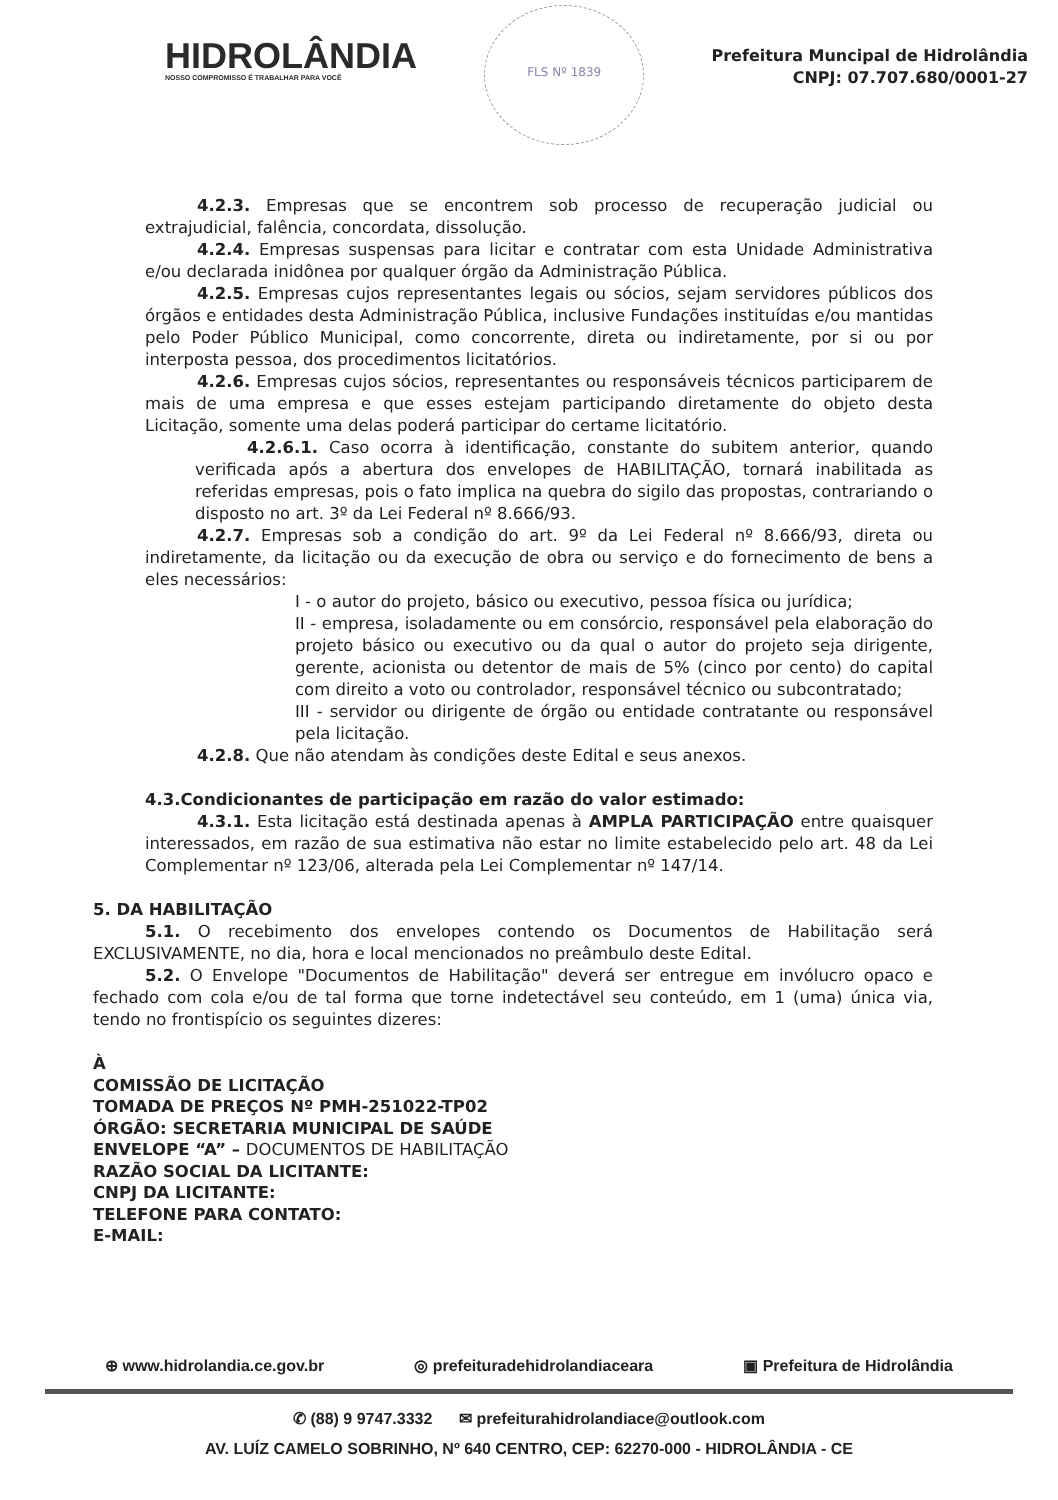HIDROLÂNDIA
NOSSO COMPROMISSO É TRABALHAR PARA VOCÊ
FLS Nº 1839
Prefeitura Muncipal de Hidrolândia
CNPJ: 07.707.680/0001-27
4.2.3. Empresas que se encontrem sob processo de recuperação judicial ou extrajudicial, falência, concordata, dissolução.
4.2.4. Empresas suspensas para licitar e contratar com esta Unidade Administrativa e/ou declarada inidônea por qualquer órgão da Administração Pública.
4.2.5. Empresas cujos representantes legais ou sócios, sejam servidores públicos dos órgãos e entidades desta Administração Pública, inclusive Fundações instituídas e/ou mantidas pelo Poder Público Municipal, como concorrente, direta ou indiretamente, por si ou por interposta pessoa, dos procedimentos licitatórios.
4.2.6. Empresas cujos sócios, representantes ou responsáveis técnicos participarem de mais de uma empresa e que esses estejam participando diretamente do objeto desta Licitação, somente uma delas poderá participar do certame licitatório.
4.2.6.1. Caso ocorra à identificação, constante do subitem anterior, quando verificada após a abertura dos envelopes de HABILITAÇÃO, tornará inabilitada as referidas empresas, pois o fato implica na quebra do sigilo das propostas, contrariando o disposto no art. 3º da Lei Federal nº 8.666/93.
4.2.7. Empresas sob a condição do art. 9º da Lei Federal nº 8.666/93, direta ou indiretamente, da licitação ou da execução de obra ou serviço e do fornecimento de bens a eles necessários:
I - o autor do projeto, básico ou executivo, pessoa física ou jurídica;
II - empresa, isoladamente ou em consórcio, responsável pela elaboração do projeto básico ou executivo ou da qual o autor do projeto seja dirigente, gerente, acionista ou detentor de mais de 5% (cinco por cento) do capital com direito a voto ou controlador, responsável técnico ou subcontratado;
III - servidor ou dirigente de órgão ou entidade contratante ou responsável pela licitação.
4.2.8. Que não atendam às condições deste Edital e seus anexos.
4.3.Condicionantes de participação em razão do valor estimado:
4.3.1. Esta licitação está destinada apenas à AMPLA PARTICIPAÇÃO entre quaisquer interessados, em razão de sua estimativa não estar no limite estabelecido pelo art. 48 da Lei Complementar nº 123/06, alterada pela Lei Complementar nº 147/14.
5. DA HABILITAÇÃO
5.1. O recebimento dos envelopes contendo os Documentos de Habilitação será EXCLUSIVAMENTE, no dia, hora e local mencionados no preâmbulo deste Edital.
5.2. O Envelope "Documentos de Habilitação" deverá ser entregue em invólucro opaco e fechado com cola e/ou de tal forma que torne indetectável seu conteúdo, em 1 (uma) única via, tendo no frontispício os seguintes dizeres:
À
COMISSÃO DE LICITAÇÃO
TOMADA DE PREÇOS Nº PMH-251022-TP02
ÓRGÃO: SECRETARIA MUNICIPAL DE SAÚDE
ENVELOPE “A” – DOCUMENTOS DE HABILITAÇÃO
RAZÃO SOCIAL DA LICITANTE:
CNPJ DA LICITANTE:
TELEFONE PARA CONTATO:
E-MAIL:
⊕ www.hidrolandia.ce.gov.br ◎ prefeituradehidrolandiaceara ▣ Prefeitura de Hidrolândia
✆ (88) 9 9747.3332 ✉ prefeiturahidrolandiace@outlook.com
AV. LUÍZ CAMELO SOBRINHO, Nº 640 CENTRO, CEP: 62270-000 - HIDROLÂNDIA - CE